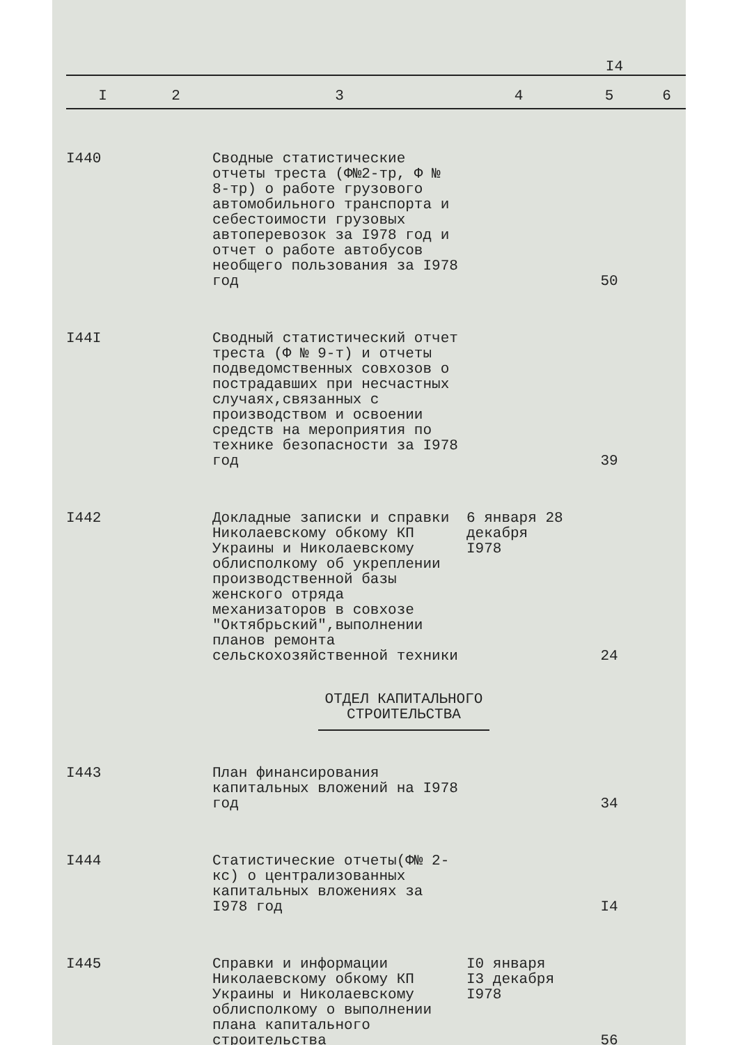I4
| I | 2 | 3 | 4 | 5 | 6 |
| --- | --- | --- | --- | --- | --- |
| I440 | | Сводные статистические отчеты треста (Ф№2-тр, Ф № 8-тр) о работе грузового автомобильного транспорта и себестоимости грузовых автоперевозок за I978 год и отчет о работе автобусов необщего пользования за I978 год | | 50 | |
| I44I | | Сводный статистический отчет треста (Ф № 9-т) и отчеты подведомственных совхозов о пострадавших при несчастных случаях,связанных с производством и освоении средств на мероприятия по технике безопасности за I978 год | | 39 | |
| I442 | | Докладные записки и справки Николаевскому обкому КП Украины и Николаевскому облисполкому об укреплении производственной базы женского отряда механизаторов в совхозе "Октябрьский",выполнении планов ремонта сельскохозяйственной техники | 6 января 28 декабря I978 | 24 | |
| ОТДЕЛ КАПИТАЛЬНОГО СТРОИТЕЛЬСТВА | | | | | |
| I443 | | План финансирования капитальных вложений на I978 год | | 34 | |
| I444 | | Статистические отчеты(Ф№ 2-кс) о централизованных капитальных вложениях за I978 год | | I4 | |
| I445 | | Справки и информации Николаевскому обкому КП Украины и Николаевскому облисполкому о выполнении плана капитального строительства | I0 января I3 декабря I978 | 56 | |